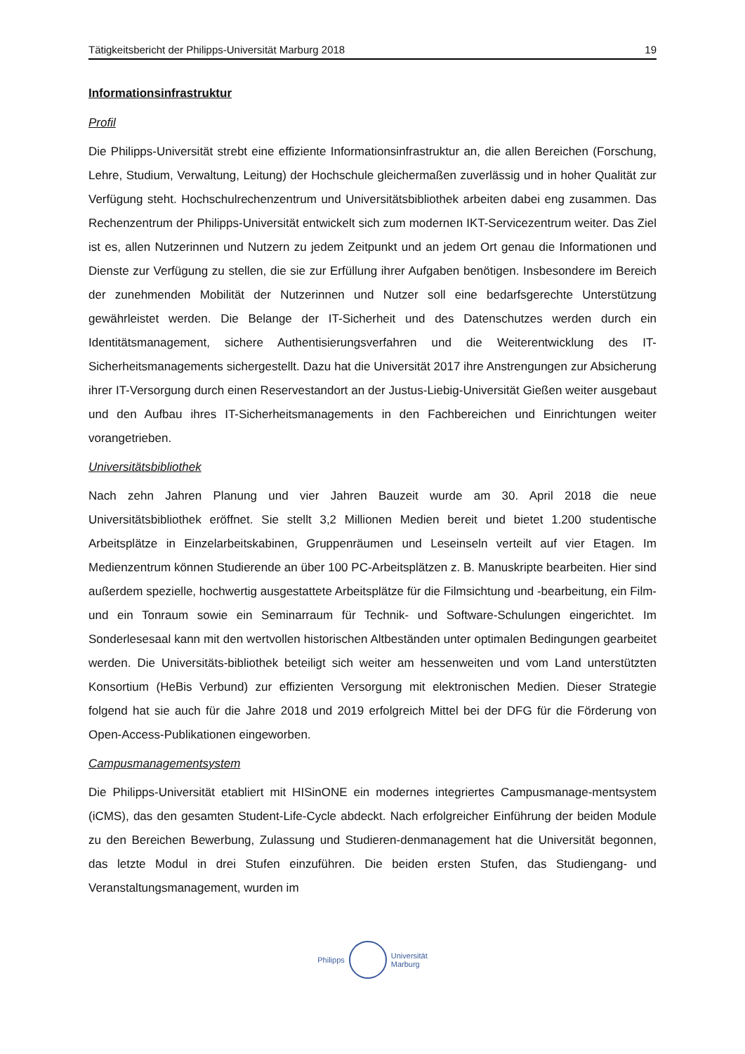Tätigkeitsbericht der Philipps-Universität Marburg 2018 19
Informationsinfrastruktur
Profil
Die Philipps-Universität strebt eine effiziente Informationsinfrastruktur an, die allen Bereichen (Forschung, Lehre, Studium, Verwaltung, Leitung) der Hochschule gleichermaßen zuverlässig und in hoher Qualität zur Verfügung steht. Hochschulrechenzentrum und Universitätsbibliothek arbeiten dabei eng zusammen. Das Rechenzentrum der Philipps-Universität entwickelt sich zum modernen IKT-Servicezentrum weiter. Das Ziel ist es, allen Nutzerinnen und Nutzern zu jedem Zeitpunkt und an jedem Ort genau die Informationen und Dienste zur Verfügung zu stellen, die sie zur Erfüllung ihrer Aufgaben benötigen. Insbesondere im Bereich der zunehmenden Mobilität der Nutzerinnen und Nutzer soll eine bedarfsgerechte Unterstützung gewährleistet werden. Die Belange der IT-Sicherheit und des Datenschutzes werden durch ein Identitätsmanagement, sichere Authentisierungsverfahren und die Weiterentwicklung des IT-Sicherheitsmanagements sichergestellt. Dazu hat die Universität 2017 ihre Anstrengungen zur Absicherung ihrer IT-Versorgung durch einen Reservestandort an der Justus-Liebig-Universität Gießen weiter ausgebaut und den Aufbau ihres IT-Sicherheitsmanagements in den Fachbereichen und Einrichtungen weiter vorangetrieben.
Universitätsbibliothek
Nach zehn Jahren Planung und vier Jahren Bauzeit wurde am 30. April 2018 die neue Universitätsbibliothek eröffnet. Sie stellt 3,2 Millionen Medien bereit und bietet 1.200 studentische Arbeitsplätze in Einzelarbeitskabinen, Gruppenräumen und Leseinseln verteilt auf vier Etagen. Im Medienzentrum können Studierende an über 100 PC-Arbeitsplätzen z. B. Manuskripte bearbeiten. Hier sind außerdem spezielle, hochwertig ausgestattete Arbeitsplätze für die Filmsichtung und -bearbeitung, ein Film- und ein Tonraum sowie ein Seminarraum für Technik- und Software-Schulungen eingerichtet. Im Sonderlesesaal kann mit den wertvollen historischen Altbeständen unter optimalen Bedingungen gearbeitet werden. Die Universitäts-bibliothek beteiligt sich weiter am hessenweiten und vom Land unterstützten Konsortium (HeBis Verbund) zur effizienten Versorgung mit elektronischen Medien. Dieser Strategie folgend hat sie auch für die Jahre 2018 und 2019 erfolgreich Mittel bei der DFG für die Förderung von Open-Access-Publikationen eingeworben.
Campusmanagementsystem
Die Philipps-Universität etabliert mit HISinONE ein modernes integriertes Campusmanage-mentsystem (iCMS), das den gesamten Student-Life-Cycle abdeckt. Nach erfolgreicher Einführung der beiden Module zu den Bereichen Bewerbung, Zulassung und Studieren-denmanagement hat die Universität begonnen, das letzte Modul in drei Stufen einzuführen. Die beiden ersten Stufen, das Studiengang- und Veranstaltungsmanagement, wurden im
Philipps
Universität
Marburg